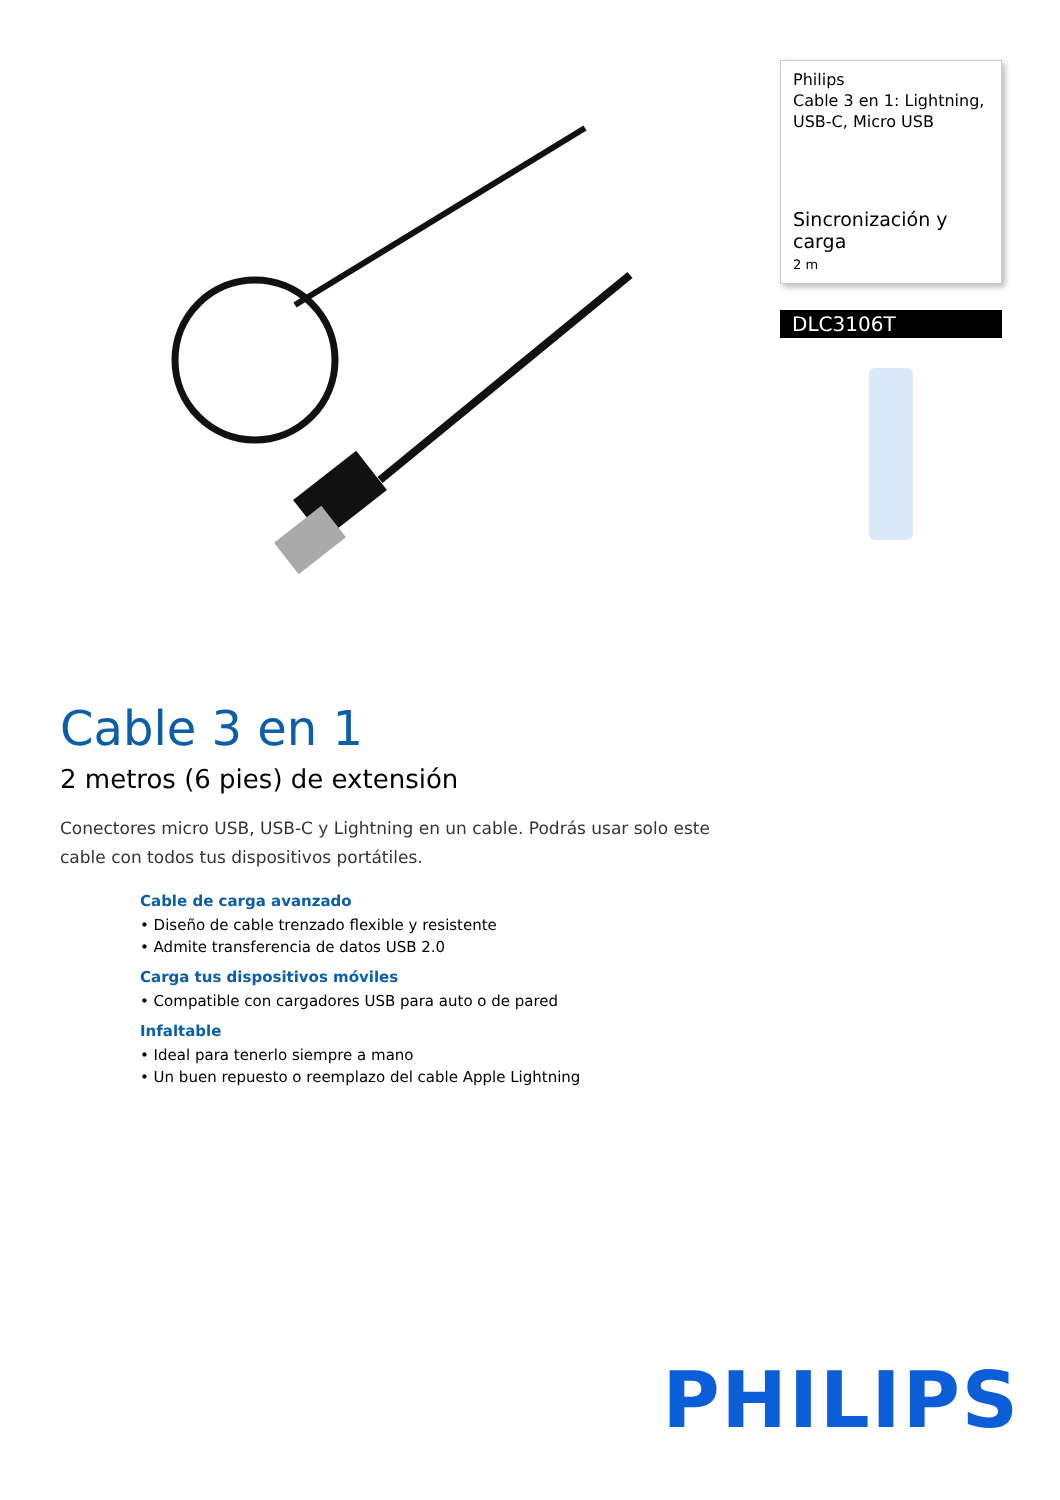Philips
Cable 3 en 1: Lightning, USB-C, Micro USB
Sincronización y carga
2 m
DLC3106T
Cable 3 en 1
2 metros (6 pies) de extensión
Conectores micro USB, USB-C y Lightning en un cable. Podrás usar solo este cable con todos tus dispositivos portátiles.
Cable de carga avanzado
• Diseño de cable trenzado flexible y resistente
• Admite transferencia de datos USB 2.0
Carga tus dispositivos móviles
• Compatible con cargadores USB para auto o de pared
Infaltable
• Ideal para tenerlo siempre a mano
• Un buen repuesto o reemplazo del cable Apple Lightning
PHILIPS